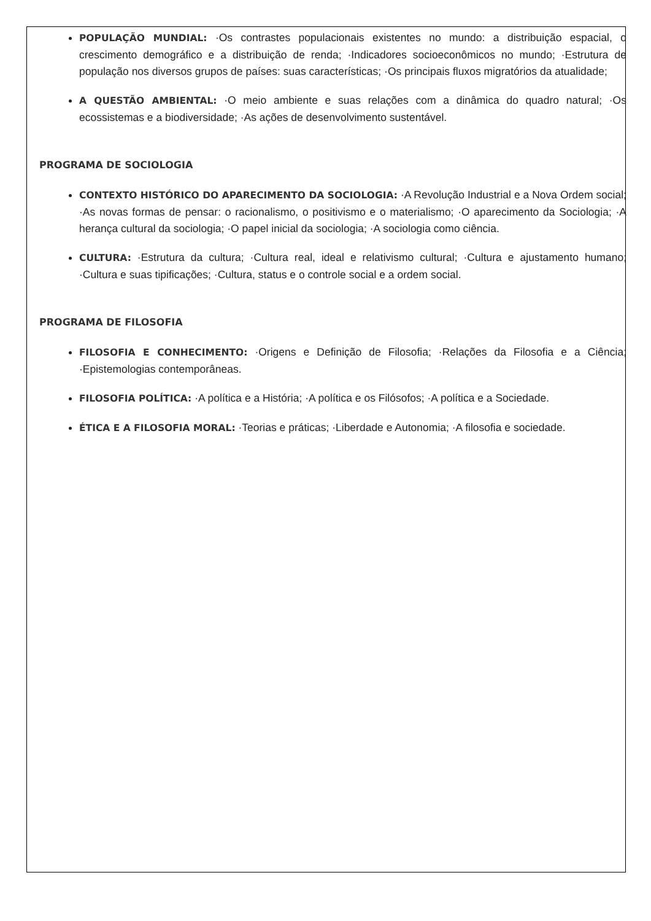POPULAÇÃO MUNDIAL: ·Os contrastes populacionais existentes no mundo: a distribuição espacial, o crescimento demográfico e a distribuição de renda; ·Indicadores socioeconômicos no mundo; ·Estrutura de população nos diversos grupos de países: suas características; ·Os principais fluxos migratórios da atualidade;
A QUESTÃO AMBIENTAL: ·O meio ambiente e suas relações com a dinâmica do quadro natural; ·Os ecossistemas e a biodiversidade; ·As ações de desenvolvimento sustentável.
PROGRAMA DE SOCIOLOGIA
CONTEXTO HISTÓRICO DO APARECIMENTO DA SOCIOLOGIA: ·A Revolução Industrial e a Nova Ordem social; ·As novas formas de pensar: o racionalismo, o positivismo e o materialismo; ·O aparecimento da Sociologia; ·A herança cultural da sociologia; ·O papel inicial da sociologia; ·A sociologia como ciência.
CULTURA: ·Estrutura da cultura; ·Cultura real, ideal e relativismo cultural; ·Cultura e ajustamento humano; ·Cultura e suas tipificações; ·Cultura, status e o controle social e a ordem social.
PROGRAMA DE FILOSOFIA
FILOSOFIA E CONHECIMENTO: ·Origens e Definição de Filosofia; ·Relações da Filosofia e a Ciência; ·Epistemologias contemporâneas.
FILOSOFIA POLÍTICA: ·A política e a História; ·A política e os Filósofos; ·A política e a Sociedade.
ÉTICA E A FILOSOFIA MORAL: ·Teorias e práticas; ·Liberdade e Autonomia; ·A filosofia e sociedade.